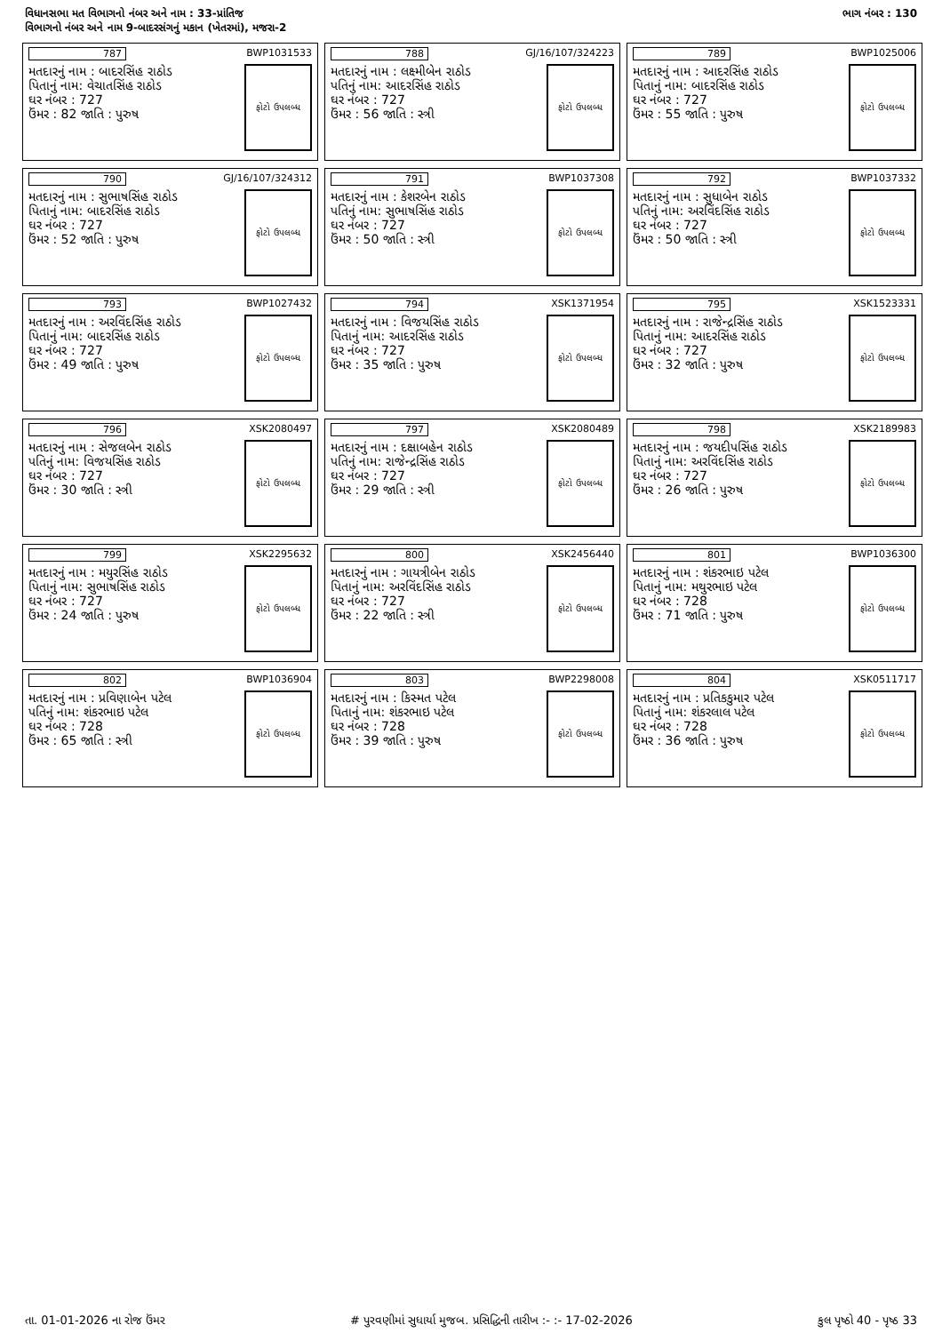વિધાનસભા મત વિભાગનો નંબર અને નામ : 33-પ્રાંતિજ
વિભાગનો નંબર અને નામ 9-બાદરસંગનું મકાન (ખેતરમાં), મજરા-2
ભાગ નંબર : 130
787 BWP1031533
મતદારનું નામ : બાદરસિંહ રાઠોડ
પિતાનું નામ: વેચાતસિંહ રાઠોડ
ઘર નંબર : 727
ઉંમર : 82 જાતિ : પુરુષ
ફોટો ઉપલબ્ધ
788 GJ/16/107/324223
મતદારનું નામ : લક્ષ્મીબેન રાઠોડ
પતિનું નામ: આદરસિંહ રાઠોડ
ઘર નંબર : 727
ઉંમર : 56 જાતિ : સ્ત્રી
ફોટો ઉપલબ્ધ
789 BWP1025006
મતદારનું નામ : આદરસિંહ રાઠોડ
પિતાનું નામ: બાદરસિંહ રાઠોડ
ઘર નંબર : 727
ઉંમર : 55 જાતિ : પુરુષ
ફોટો ઉપલબ્ધ
790 GJ/16/107/324312
મતદારનું નામ : સુભાષસિંહ રાઠોડ
પિતાનું નામ: બાદરસિંહ રાઠોડ
ઘર નંબર : 727
ઉંમર : 52 જાતિ : પુરુષ
ફોટો ઉપલબ્ધ
791 BWP1037308
મતદારનું નામ : કેશરબેન રાઠોડ
પતિનું નામ: સુભાષસિંહ રાઠોડ
ઘર નંબર : 727
ઉંમર : 50 જાતિ : સ્ત્રી
ફોટો ઉપલબ્ધ
792 BWP1037332
મતદારનું નામ : સુધાબેન રાઠોડ
પતિનું નામ: અરવિંદસિંહ રાઠોડ
ઘર નંબર : 727
ઉંમર : 50 જાતિ : સ્ત્રી
ફોટો ઉપલબ્ધ
793 BWP1027432
મતદારનું નામ : અરવિંદસિંહ રાઠોડ
પિતાનું નામ: બાદરસિંહ રાઠોડ
ઘર નંબર : 727
ઉંમર : 49 જાતિ : પુરુષ
ફોટો ઉપલબ્ધ
794 XSK1371954
મતદારનું નામ : વિજયસિંહ રાઠોડ
પિતાનું નામ: આદરસિંહ રાઠોડ
ઘર નંબર : 727
ઉંમર : 35 જાતિ : પુરુષ
ફોટો ઉપલબ્ધ
795 XSK1523331
મતદારનું નામ : રાજેન્દ્રસિંહ રાઠોડ
પિતાનું નામ: આદરસિંહ રાઠોડ
ઘર નંબર : 727
ઉંમર : 32 જાતિ : પુરુષ
ફોટો ઉપલબ્ધ
796 XSK2080497
મતદારનું નામ : સેજલબેન રાઠોડ
પતિનું નામ: વિજયસિંહ રાઠોડ
ઘર નંબર : 727
ઉંમર : 30 જાતિ : સ્ત્રી
ફોટો ઉપલબ્ધ
797 XSK2080489
મતદારનું નામ : દક્ષાબહેન રાઠોડ
પતિનું નામ: રાજેન્દ્રસિંહ રાઠોડ
ઘર નંબર : 727
ઉંમર : 29 જાતિ : સ્ત્રી
ફોટો ઉપલબ્ધ
798 XSK2189983
મતદારનું નામ : જયદીપસિંહ રાઠોડ
પિતાનું નામ: અરવિંદસિંહ રાઠોડ
ઘર નંબર : 727
ઉંમર : 26 જાતિ : પુરુષ
ફોટો ઉપલબ્ધ
799 XSK2295632
મતદારનું નામ : મયુરસિંહ રાઠોડ
પિતાનું નામ: સુભાષસિંહ રાઠોડ
ઘર નંબર : 727
ઉંમર : 24 જાતિ : પુરુષ
ફોટો ઉપલબ્ધ
800 XSK2456440
મતદારનું નામ : ગાયત્રીબેન રાઠોડ
પિતાનું નામ: અરવિંદસિંહ રાઠોડ
ઘર નંબર : 727
ઉંમર : 22 જાતિ : સ્ત્રી
ફોટો ઉપલબ્ધ
801 BWP1036300
મતદારનું નામ : શંકરભાઇ પટેલ
પિતાનું નામ: મથુરભાઇ પટેલ
ઘર નંબર : 728
ઉંમર : 71 જાતિ : પુરુષ
ફોટો ઉપલબ્ધ
802 BWP1036904
મતદારનું નામ : પ્રવિણાબેન પટેલ
પતિનું નામ: શંકરભાઇ પટેલ
ઘર નંબર : 728
ઉંમર : 65 જાતિ : સ્ત્રી
ફોટો ઉપલબ્ધ
803 BWP2298008
મતદારનું નામ : કિસ્મત પટેલ
પિતાનું નામ: શંકરભાઇ પટેલ
ઘર નંબર : 728
ઉંમર : 39 જાતિ : પુરુષ
ફોટો ઉપલબ્ધ
804 XSK0511717
મતદારનું નામ : પ્રતિકકુમાર પટેલ
પિતાનું નામ: શંકરલાલ પટેલ
ઘર નંબર : 728
ઉંમર : 36 જાતિ : પુરુષ
ફોટો ઉપલબ્ધ
તા. 01-01-2026 ના રોજ ઉંમર # પુરવણીમાં સુધાર્યા મુજબ. પ્રસિદ્ધિની તારીખ :- :- 17-02-2026 કુલ પૃષ્ઠો 40 - પૃષ્ઠ 33